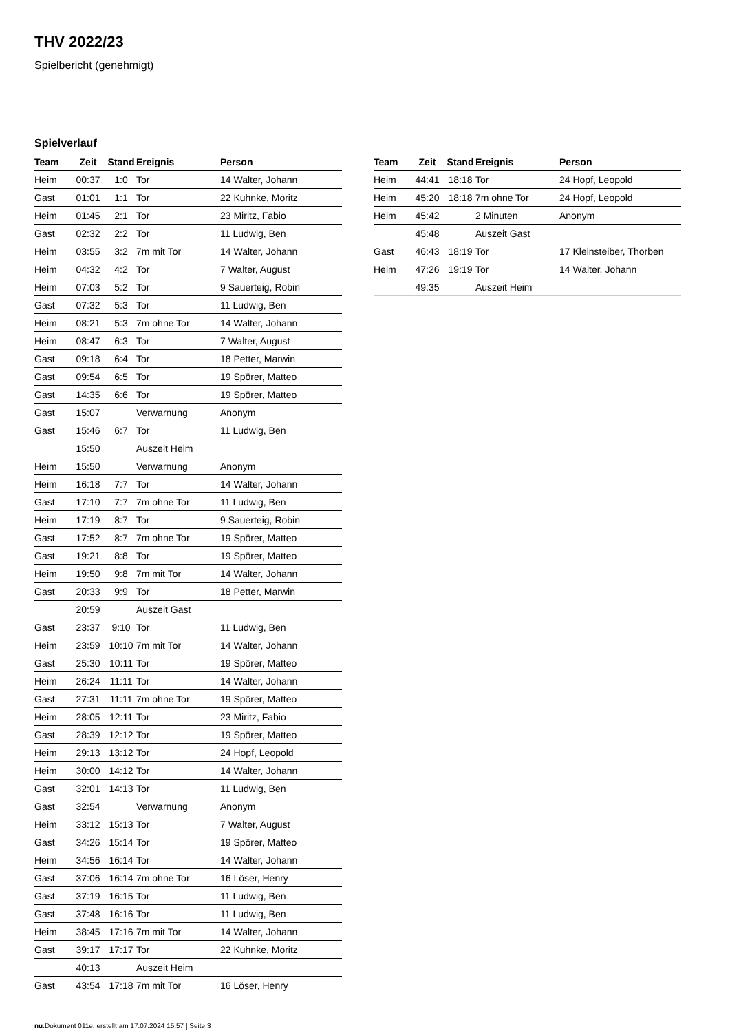THV 2022/23
Spielbericht (genehmigt)
Spielverlauf
| Team | Zeit | Stand | Ereignis | Person |
| --- | --- | --- | --- | --- |
| Heim | 00:37 | 1:0 | Tor | 14 Walter, Johann |
| Gast | 01:01 | 1:1 | Tor | 22 Kuhnke, Moritz |
| Heim | 01:45 | 2:1 | Tor | 23 Miritz, Fabio |
| Gast | 02:32 | 2:2 | Tor | 11 Ludwig, Ben |
| Heim | 03:55 | 3:2 | 7m mit Tor | 14 Walter, Johann |
| Heim | 04:32 | 4:2 | Tor | 7 Walter, August |
| Heim | 07:03 | 5:2 | Tor | 9 Sauerteig, Robin |
| Gast | 07:32 | 5:3 | Tor | 11 Ludwig, Ben |
| Heim | 08:21 | 5:3 | 7m ohne Tor | 14 Walter, Johann |
| Heim | 08:47 | 6:3 | Tor | 7 Walter, August |
| Gast | 09:18 | 6:4 | Tor | 18 Petter, Marwin |
| Gast | 09:54 | 6:5 | Tor | 19 Spörer, Matteo |
| Gast | 14:35 | 6:6 | Tor | 19 Spörer, Matteo |
| Gast | 15:07 | | Verwarnung | Anonym |
| Gast | 15:46 | 6:7 | Tor | 11 Ludwig, Ben |
| | 15:50 | | Auszeit Heim | |
| Heim | 15:50 | | Verwarnung | Anonym |
| Heim | 16:18 | 7:7 | Tor | 14 Walter, Johann |
| Gast | 17:10 | 7:7 | 7m ohne Tor | 11 Ludwig, Ben |
| Heim | 17:19 | 8:7 | Tor | 9 Sauerteig, Robin |
| Gast | 17:52 | 8:7 | 7m ohne Tor | 19 Spörer, Matteo |
| Gast | 19:21 | 8:8 | Tor | 19 Spörer, Matteo |
| Heim | 19:50 | 9:8 | 7m mit Tor | 14 Walter, Johann |
| Gast | 20:33 | 9:9 | Tor | 18 Petter, Marwin |
| | 20:59 | | Auszeit Gast | |
| Gast | 23:37 | 9:10 | Tor | 11 Ludwig, Ben |
| Heim | 23:59 | 10:10 | 7m mit Tor | 14 Walter, Johann |
| Gast | 25:30 | 10:11 | Tor | 19 Spörer, Matteo |
| Heim | 26:24 | 11:11 | Tor | 14 Walter, Johann |
| Gast | 27:31 | 11:11 | 7m ohne Tor | 19 Spörer, Matteo |
| Heim | 28:05 | 12:11 | Tor | 23 Miritz, Fabio |
| Gast | 28:39 | 12:12 | Tor | 19 Spörer, Matteo |
| Heim | 29:13 | 13:12 | Tor | 24 Hopf, Leopold |
| Heim | 30:00 | 14:12 | Tor | 14 Walter, Johann |
| Gast | 32:01 | 14:13 | Tor | 11 Ludwig, Ben |
| Gast | 32:54 | | Verwarnung | Anonym |
| Heim | 33:12 | 15:13 | Tor | 7 Walter, August |
| Gast | 34:26 | 15:14 | Tor | 19 Spörer, Matteo |
| Heim | 34:56 | 16:14 | Tor | 14 Walter, Johann |
| Gast | 37:06 | 16:14 | 7m ohne Tor | 16 Löser, Henry |
| Gast | 37:19 | 16:15 | Tor | 11 Ludwig, Ben |
| Gast | 37:48 | 16:16 | Tor | 11 Ludwig, Ben |
| Heim | 38:45 | 17:16 | 7m mit Tor | 14 Walter, Johann |
| Gast | 39:17 | 17:17 | Tor | 22 Kuhnke, Moritz |
| | 40:13 | | Auszeit Heim | |
| Gast | 43:54 | 17:18 | 7m mit Tor | 16 Löser, Henry |
| Team | Zeit | Stand | Ereignis | Person |
| --- | --- | --- | --- | --- |
| Heim | 44:41 | 18:18 | Tor | 24 Hopf, Leopold |
| Heim | 45:20 | 18:18 | 7m ohne Tor | 24 Hopf, Leopold |
| Heim | 45:42 | | 2 Minuten | Anonym |
| | 45:48 | | Auszeit Gast | |
| Gast | 46:43 | 18:19 | Tor | 17 Kleinsteiber, Thorben |
| Heim | 47:26 | 19:19 | Tor | 14 Walter, Johann |
| | 49:35 | | Auszeit Heim | |
nu.Dokument 011e, erstellt am 17.07.2024 15:57 | Seite 3